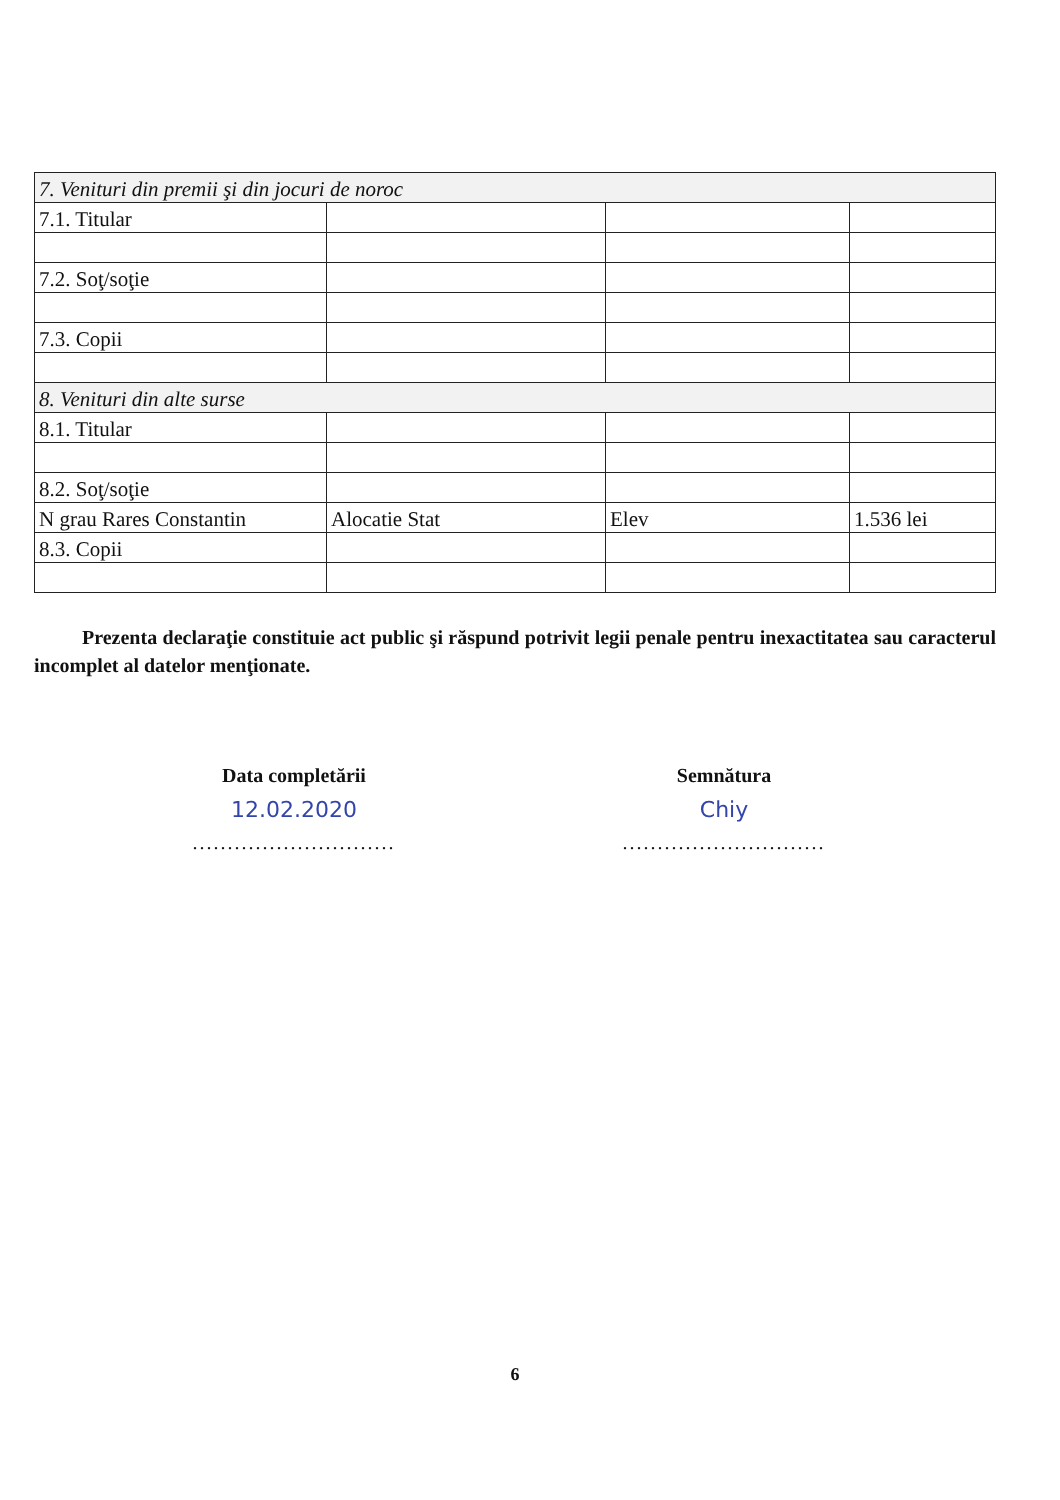| 7. Venituri din premii şi din jocuri de noroc | | | |
| 7.1. Titular | | | |
| 7.2. Soţ/soţie | | | |
| 7.3. Copii | | | |
| 8. Venituri din alte surse | | | |
| 8.1. Titular | | | |
| 8.2. Soţ/soţie | | | |
| N grau Rares Constantin | Alocatie Stat | Elev | 1.536 lei |
| 8.3. Copii | | | |
Prezenta declaraţie constituie act public şi răspund potrivit legii penale pentru inexactitatea sau caracterul incomplet al datelor menţionate.
Data completării
12.02.2020
.............................
Semnătura
Chiy
.............................
6